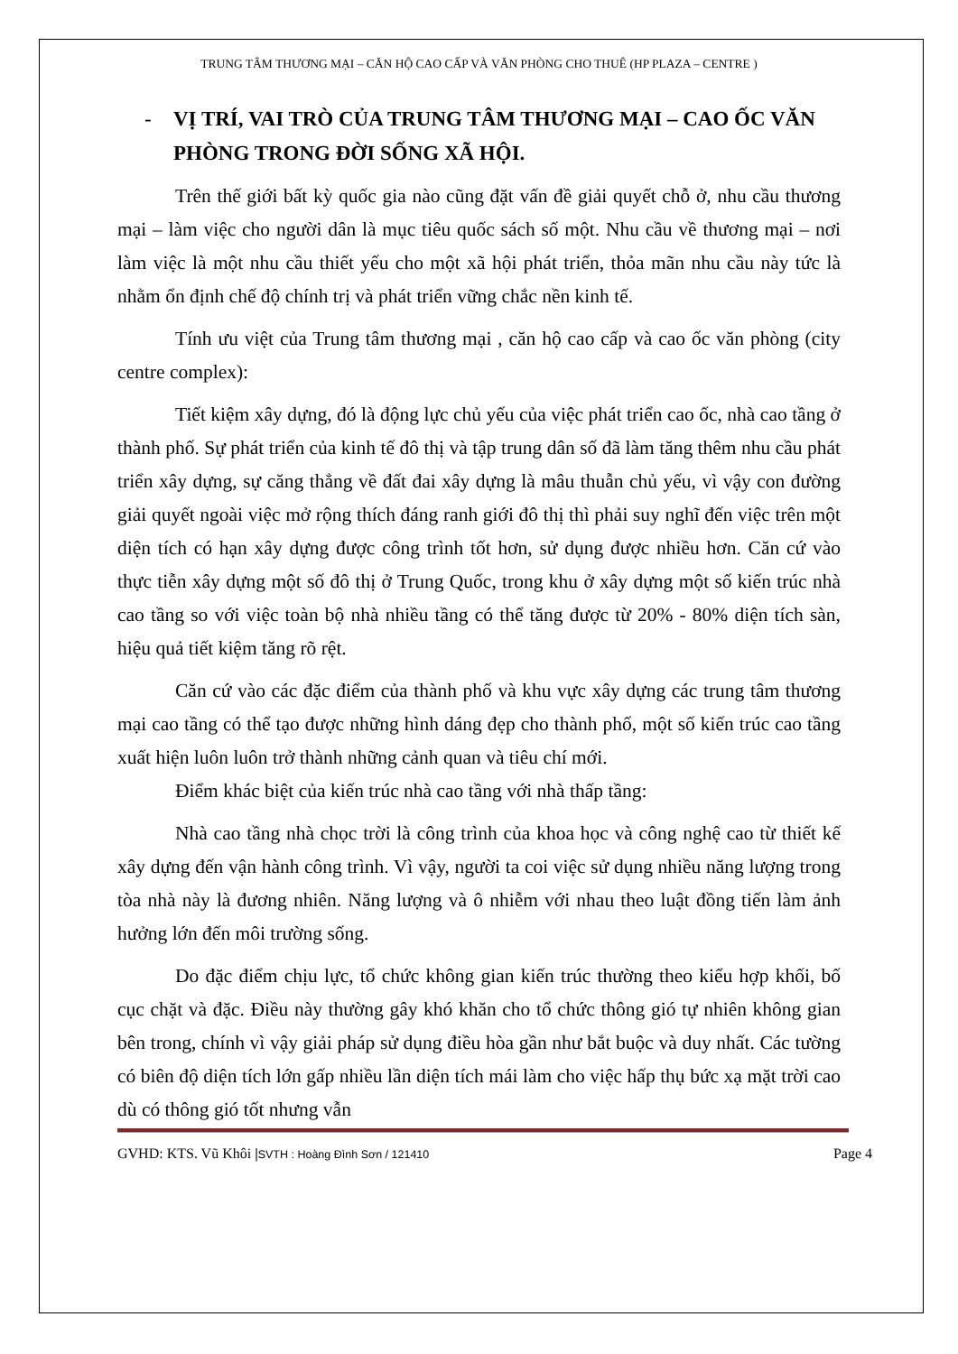TRUNG TÂM THƯƠNG MẠI – CĂN HỘ CAO CẤP VÀ VĂN PHÒNG CHO THUÊ (HP PLAZA – CENTRE )
- VỊ TRÍ, VAI TRÒ CỦA TRUNG TÂM THƯƠNG MẠI – CAO ỐC VĂN PHÒNG TRONG ĐỜI SỐNG XÃ HỘI.
Trên thế giới bất kỳ quốc gia nào cũng đặt vấn đề giải quyết chỗ ở, nhu cầu thương mại – làm việc cho người dân là mục tiêu quốc sách số một. Nhu cầu về thương mại – nơi làm việc là một nhu cầu thiết yếu cho một xã hội phát triển, thỏa mãn nhu cầu này tức là nhằm ổn định chế độ chính trị và phát triển vững chắc nền kinh tế.
Tính ưu việt của Trung tâm thương mại , căn hộ cao cấp và cao ốc văn phòng (city centre complex):
Tiết kiệm xây dựng, đó là động lực chủ yếu của việc phát triển cao ốc, nhà cao tầng ở thành phố. Sự phát triển của kinh tế đô thị và tập trung dân số đã làm tăng thêm nhu cầu phát triển xây dựng, sự căng thẳng về đất đai xây dựng là mâu thuẫn chủ yếu, vì vậy con đường giải quyết ngoài việc mở rộng thích đáng ranh giới đô thị thì phải suy nghĩ đến việc trên một diện tích có hạn xây dựng được công trình tốt hơn, sử dụng được nhiều hơn. Căn cứ vào thực tiễn xây dựng một số đô thị ở Trung Quốc, trong khu ở xây dựng một số kiến trúc nhà cao tầng so với việc toàn bộ nhà nhiều tầng có thể tăng được từ 20% - 80% diện tích sàn, hiệu quả tiết kiệm tăng rõ rệt.
Căn cứ vào các đặc điểm của thành phố và khu vực xây dựng các trung tâm thương mại cao tầng có thể tạo được những hình dáng đẹp cho thành phố, một số kiến trúc cao tầng xuất hiện luôn luôn trở thành những cảnh quan và tiêu chí mới.
Điểm khác biệt của kiến trúc nhà cao tầng với nhà thấp tầng:
Nhà cao tầng nhà chọc trời là công trình của khoa học và công nghệ cao từ thiết kế xây dựng đến vận hành công trình. Vì vậy, người ta coi việc sử dụng nhiều năng lượng trong tòa nhà này là đương nhiên. Năng lượng và ô nhiễm với nhau theo luật đồng tiến làm ảnh hưởng lớn đến môi trường sống.
Do đặc điểm chịu lực, tổ chức không gian kiến trúc thường theo kiểu hợp khối, bố cục chặt và đặc. Điều này thường gây khó khăn cho tổ chức thông gió tự nhiên không gian bên trong, chính vì vậy giải pháp sử dụng điều hòa gần như bắt buộc và duy nhất. Các tường có biên độ diện tích lớn gấp nhiều lần diện tích mái làm cho việc hấp thụ bức xạ mặt trời cao dù có thông gió tốt nhưng vẫn
GVHD: KTS. Vũ Khôi |SVTH : Hoàng Đình Sơn / 121410 Page 4